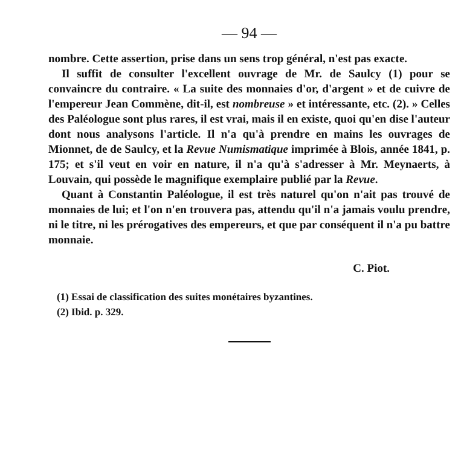— 94 —
nombre. Cette assertion, prise dans un sens trop général, n'est pas exacte.
Il suffit de consulter l'excellent ouvrage de Mr. de Saulcy (1) pour se convaincre du contraire. « La suite des monnaies d'or, d'argent » et de cuivre de l'empereur Jean Commène, dit-il, est nombreuse » et intéressante, etc. (2). » Celles des Paléologue sont plus rares, il est vrai, mais il en existe, quoi qu'en dise l'auteur dont nous analysons l'article. Il n'a qu'à prendre en mains les ouvrages de Mionnet, de de Saulcy, et la Revue Numismatique imprimée à Blois, année 1841, p. 175; et s'il veut en voir en nature, il n'a qu'à s'adresser à Mr. Meynaerts, à Louvain, qui possède le magnifique exemplaire publié par la Revue.
Quant à Constantin Paléologue, il est très naturel qu'on n'ait pas trouvé de monnaies de lui; et l'on n'en trouvera pas, attendu qu'il n'a jamais voulu prendre, ni le titre, ni les prérogatives des empereurs, et que par conséquent il n'a pu battre monnaie.
C. Piot.
(1) Essai de classification des suites monétaires byzantines.
(2) Ibid. p. 329.